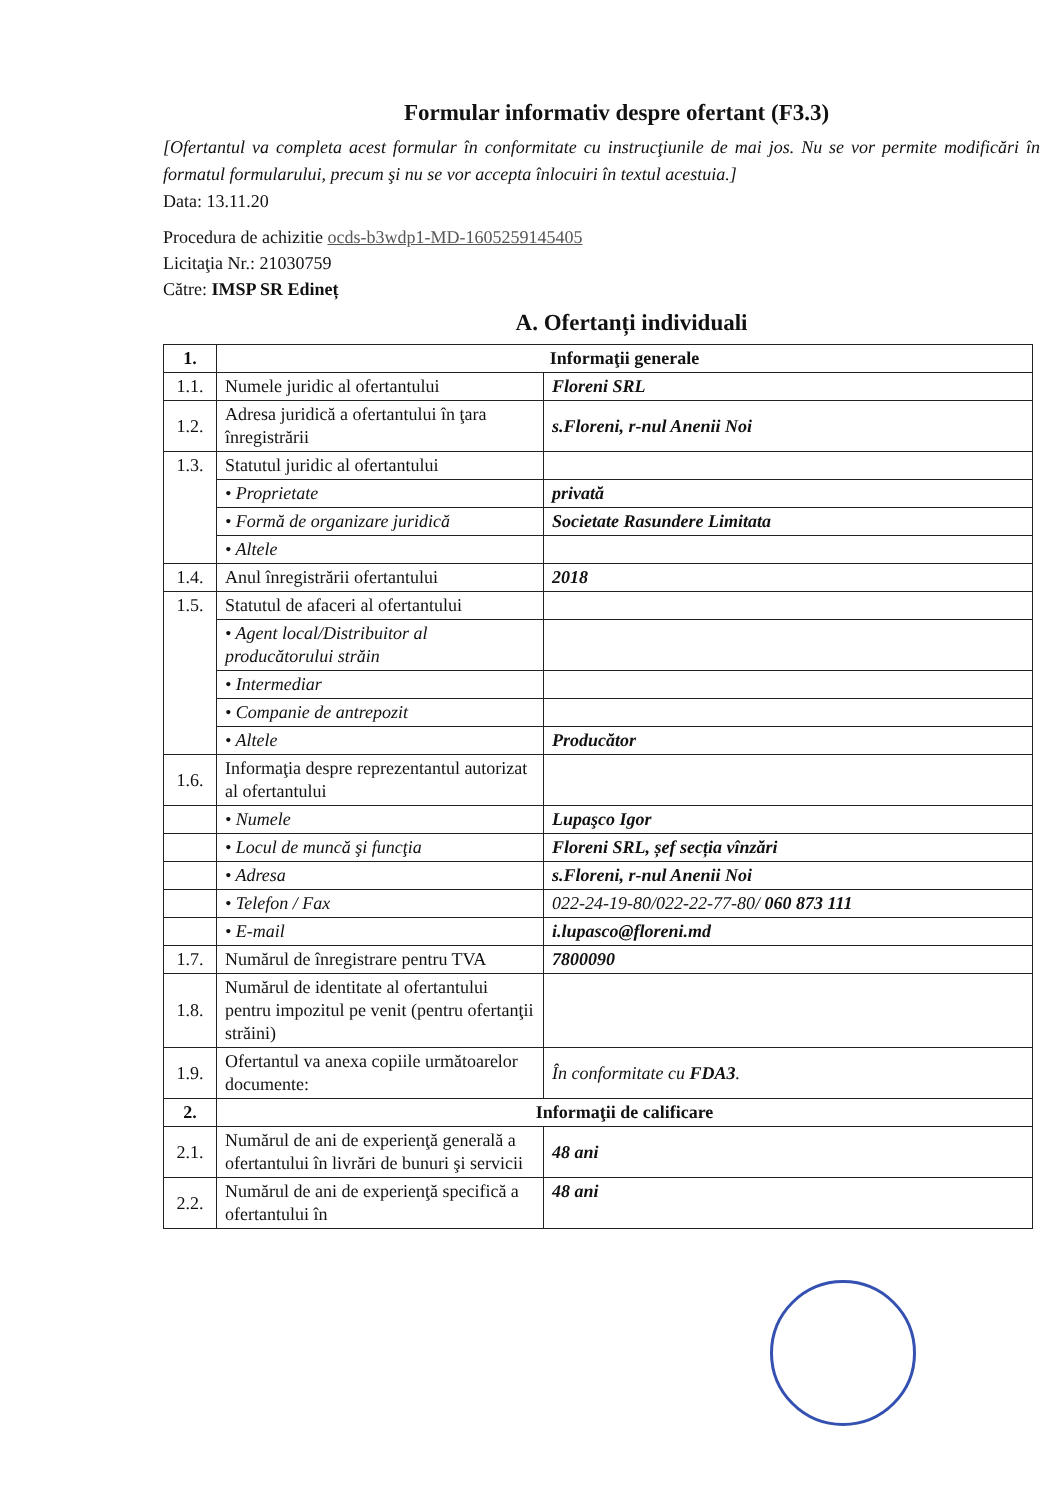Formular informativ despre ofertant (F3.3)
[Ofertantul va completa acest formular în conformitate cu instrucţiunile de mai jos. Nu se vor permite modificări în formatul formularului, precum şi nu se vor accepta înlocuiri în textul acestuia.]
Data: 13.11.20
Procedura de achizitie ocds-b3wdp1-MD-1605259145405
Licitaţia Nr.: 21030759
Către: IMSP SR Edineț
A. Ofertanți individuali
| 1. | Informaţii generale | |
| 1.1. | Numele juridic al ofertantului | Floreni SRL |
| 1.2. | Adresa juridică a ofertantului în ţara înregistrării | s.Floreni, r-nul Anenii Noi |
| 1.3. | Statutul juridic al ofertantului | |
| | • Proprietate | privată |
| | • Formă de organizare juridică | Societate Rasundere Limitata |
| | • Altele | |
| 1.4. | Anul înregistrării ofertantului | 2018 |
| 1.5. | Statutul de afaceri al ofertantului | |
| | • Agent local/Distribuitor al producătorului străin | |
| | • Intermediar | |
| | • Companie de antrepozit | |
| | • Altele | Producător |
| 1.6. | Informaţia despre reprezentantul autorizat al ofertantului | |
| | • Numele | Lupaşco Igor |
| | • Locul de muncă şi funcţia | Floreni SRL, șef secția vînzări |
| | • Adresa | s.Floreni, r-nul Anenii Noi |
| | • Telefon / Fax | 022-24-19-80/022-22-77-80/ 060 873 111 |
| | • E-mail | i.lupasco@floreni.md |
| 1.7. | Numărul de înregistrare pentru TVA | 7800090 |
| 1.8. | Numărul de identitate al ofertantului pentru impozitul pe venit (pentru ofertanţii străini) | |
| 1.9. | Ofertantul va anexa copiile următoarelor documente: | În conformitate cu FDA3 . |
| 2. | Informaţii de calificare | |
| 2.1. | Numărul de ani de experienţă generală a ofertantului în livrări de bunuri şi servicii | 48 ani |
| 2.2. | Numărul de ani de experienţă specifică a ofertantului în | 48 ani |